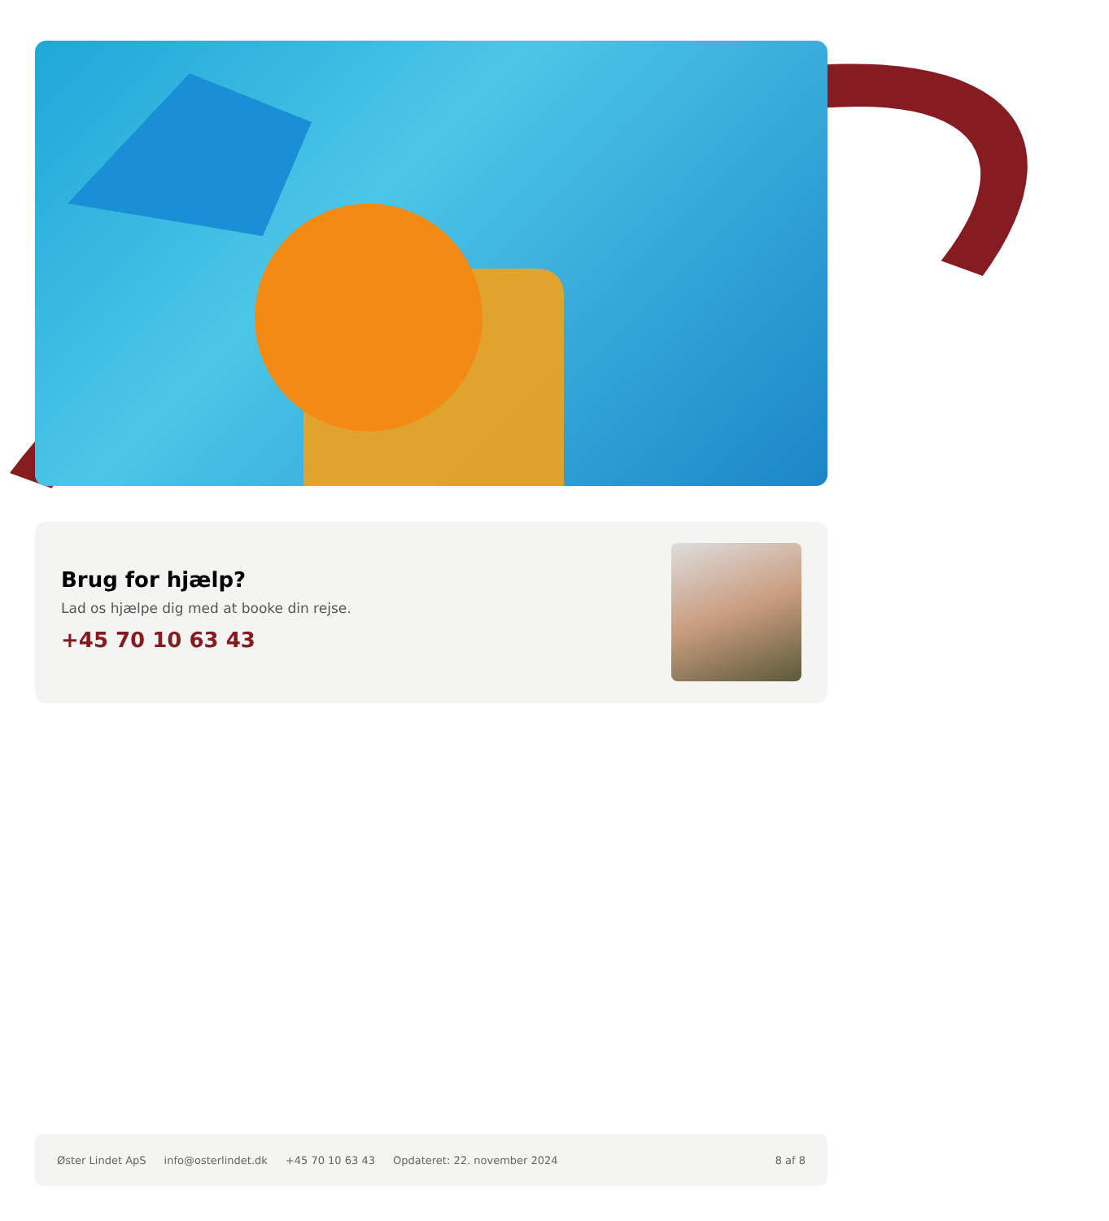Brug for hjælp?
Lad os hjælpe dig med at booke din rejse.
+45 70 10 63 43
Øster Lindet ApS info@osterlindet.dk +45 70 10 63 43 Opdateret: 22. november 2024 8 af 8